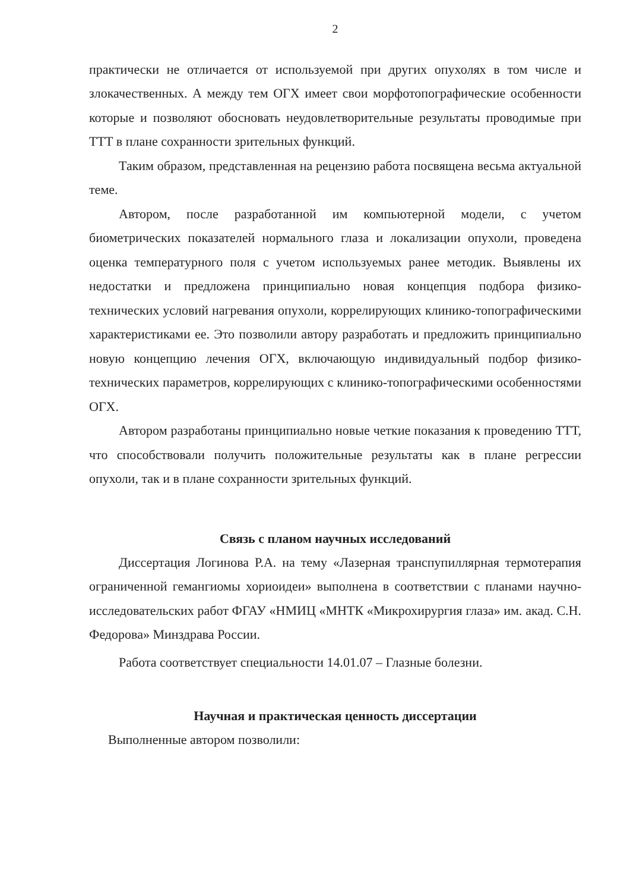2
практически не отличается от используемой при других опухолях в том числе и злокачественных. А между тем ОГХ имеет свои морфотопографические особенности которые и позволяют обосновать неудовлетворительные результаты проводимые при ТТТ в плане сохранности зрительных функций.
Таким образом, представленная на рецензию работа посвящена весьма актуальной теме.
Автором, после разработанной им компьютерной модели, с учетом биометрических показателей нормального глаза и локализации опухоли, проведена оценка температурного поля с учетом используемых ранее методик. Выявлены их недостатки и предложена принципиально новая концепция подбора физико-технических условий нагревания опухоли, коррелирующих клинико-топографическими характеристиками ее. Это позволили автору разработать и предложить принципиально новую концепцию лечения ОГХ, включающую индивидуальный подбор физико-технических параметров, коррелирующих с клинико-топографическими особенностями ОГХ.
Автором разработаны принципиально новые четкие показания к проведению ТТТ, что способствовали получить положительные результаты как в плане регрессии опухоли, так и в плане сохранности зрительных функций.
Связь с планом научных исследований
Диссертация Логинова Р.А. на тему «Лазерная транспупиллярная термотерапия ограниченной гемангиомы хориоидеи» выполнена в соответствии с планами научно-исследовательских работ ФГАУ «НМИЦ «МНТК «Микрохирургия глаза» им. акад. С.Н. Федорова» Минздрава России.
Работа соответствует специальности 14.01.07 – Глазные болезни.
Научная и практическая ценность диссертации
Выполненные автором позволили: